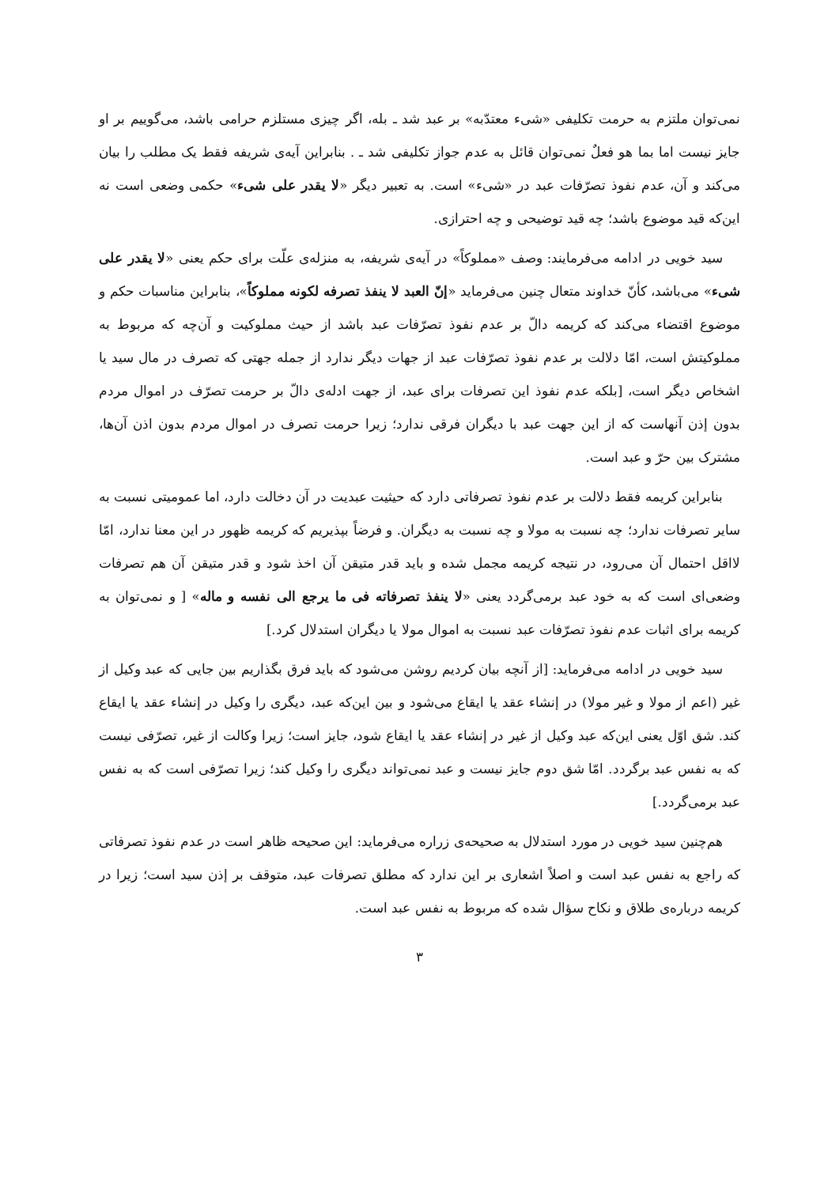نمی‌توان ملتزم به حرمت تکلیفی «شیء معتدّبه» بر عبد شد ـ بله، اگر چیزی مستلزم حرامی باشد، می‌گوییم بر او جایز نیست اما بما هو فعلٌ نمی‌توان قائل به عدم جواز تکلیفی شد ـ . بنابراین آیه‌ی شریفه فقط یک مطلب را بیان می‌کند و آن، عدم نفوذ تصرّفات عبد در «شیء» است. به تعبیر دیگر «لا یقدر علی شیء» حکمی وضعی است نه این‌که قید موضوع باشد؛ چه قید توضیحی و چه احترازی.
سید خویی در ادامه می‌فرمایند: وصف «مملوکاً» در آیه‌ی شریفه، به منزله‌ی علّت برای حکم یعنی «لا یقدر علی شیء» می‌باشد، کأنّ خداوند متعال چنین می‌فرماید «إنّ العبد لا ینفذ تصرفه لکونه مملوکاً»، بنابراین مناسبات حکم و موضوع اقتضاء می‌کند که کریمه دالّ بر عدم نفوذ تصرّفات عبد باشد از حیث مملوکیت و آن‌چه که مربوط به مملوکیتش است، امّا دلالت بر عدم نفوذ تصرّفات عبد از جهات دیگر ندارد از جمله جهتی که تصرف در مال سید یا اشخاص دیگر است، [بلکه عدم نفوذ این تصرفات برای عبد، از جهت ادله‌ی دالّ بر حرمت تصرّف در اموال مردم بدون إذن آنهاست که از این جهت عبد با دیگران فرقی ندارد؛ زیرا حرمت تصرف در اموال مردم بدون اذن آن‌ها، مشترک بین حرّ و عبد است.
بنابراین کریمه فقط دلالت بر عدم نفوذ تصرفاتی دارد که حیثیت عبدیت در آن دخالت دارد، اما عمومیتی نسبت به سایر تصرفات ندارد؛ چه نسبت به مولا و چه نسبت به دیگران. و فرضاً بپذیریم که کریمه ظهور در این معنا ندارد، امّا لااقل احتمال آن می‌رود، در نتیجه کریمه مجمل شده و باید قدر متیقن آن اخذ شود و قدر متیقن آن هم تصرفات وضعی‌ای است که به خود عبد برمی‌گردد یعنی «لا ینفذ تصرفاته فی ما یرجع الی نفسه و ماله» [ و نمی‌توان به کریمه برای اثبات عدم نفوذ تصرّفات عبد نسبت به اموال مولا یا دیگران استدلال کرد.]
سید خویی در ادامه می‌فرماید: [از آنچه بیان کردیم روشن می‌شود که باید فرق بگذاریم بین جایی که عبد وکیل از غیر (اعم از مولا و غیر مولا) در إنشاء عقد یا ایقاع می‌شود و بین این‌که عبد، دیگری را وکیل در إنشاء عقد یا ایقاع کند. شق اوّل یعنی این‌که عبد وکیل از غیر در إنشاء عقد یا ایقاع شود، جایز است؛ زیرا وکالت از غیر، تصرّفی نیست که به نفس عبد برگردد. امّا شق دوم جایز نیست و عبد نمی‌تواند دیگری را وکیل کند؛ زیرا تصرّفی است که به نفس عبد برمی‌گردد.]
هم‌چنین سید خویی در مورد استدلال به صحیحه‌ی زراره می‌فرماید: این صحیحه ظاهر است در عدم نفوذ تصرفاتی که راجع به نفس عبد است و اصلاً اشعاری بر این ندارد که مطلق تصرفات عبد، متوقف بر إذن سید است؛ زیرا در کریمه درباره‌ی طلاق و نکاح سؤال شده که مربوط به نفس عبد است.
۳